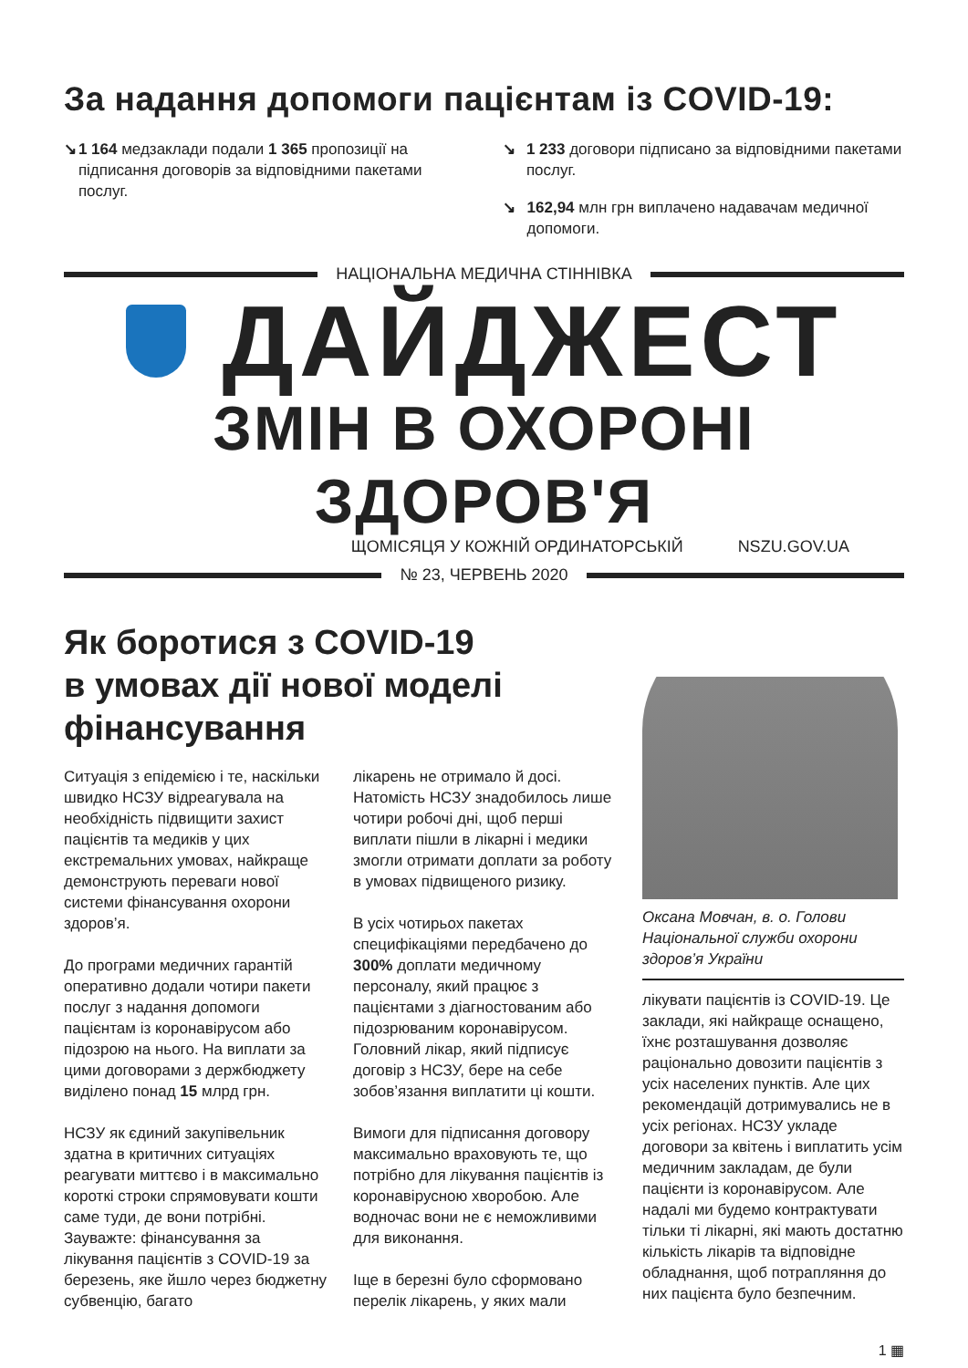За надання допомоги пацієнтам із COVID-19:
↘ 1 164 медзаклади подали 1 365 пропозиції на підписання договорів за відповідними пакетами послуг.
↘ 1 233 договори підписано за відповідними пакетами послуг.
↘ 162,94 млн грн виплачено надавачам медичної допомоги.
НАЦІОНАЛЬНА МЕДИЧНА СТІННІВКА
ДАЙДЖЕСТ
ЗМІН В ОХОРОНІ ЗДОРОВ'Я
ЩОМІСЯЦЯ У КОЖНІЙ ОРДИНАТОРСЬКІЙ NSZU.GOV.UA
№ 23, ЧЕРВЕНЬ 2020
Як боротися з COVID-19
в умовах дії нової моделі фінансування
Ситуація з епідемією і те, наскільки швидко НСЗУ відреагувала на необхідність підвищити захист пацієнтів та медиків у цих екстремальних умовах, найкраще демонструють переваги нової системи фінансування охорони здоров’я.
До програми медичних гарантій оперативно додали чотири пакети послуг з надання допомоги пацієнтам із коронавірусом або підозрою на нього. На виплати за цими договорами з держбюджету виділено понад 15 млрд грн.
НСЗУ як єдиний закупівельник здатна в критичних ситуаціях реагувати миттєво і в максимально короткі строки спрямовувати кошти саме туди, де вони потрібні. Зауважте: фінансування за лікування пацієнтів з COVID-19 за березень, яке йшло через бюджетну субвенцію, багато
лікарень не отримало й досі. Натомість НСЗУ знадобилось лише чотири робочі дні, щоб перші виплати пішли в лікарні і медики змогли отримати доплати за роботу в умовах підвищеного ризику.
В усіх чотирьох пакетах специфікаціями передбачено до 300% доплати медичному персоналу, який працює з пацієнтами з діагностованим або підозрюваним коронавірусом. Головний лікар, який підписує договір з НСЗУ, бере на себе зобов’язання виплатити ці кошти.
Вимоги для підписання договору максимально враховують те, що потрібно для лікування пацієнтів із коронавірусною хворобою. Але водночас вони не є неможливими для виконання.
Іще в березні було сформовано перелік лікарень, у яких мали
Оксана Мовчан, в. о. Голови Національної служби охорони здоров’я України
лікувати пацієнтів із COVID-19. Це заклади, які найкраще оснащено, їхнє розташування дозволяє раціонально довозити пацієнтів з усіх населених пунктів. Але цих рекомендацій дотримувались не в усіх регіонах. НСЗУ укладе договори за квітень і виплатить усім медичним закладам, де були пацієнти із коронавірусом. Але надалі ми будемо контрактувати тільки ті лікарні, які мають достатню кількість лікарів та відповідне обладнання, щоб потрапляння до них пацієнта було безпечним.
1 ▦